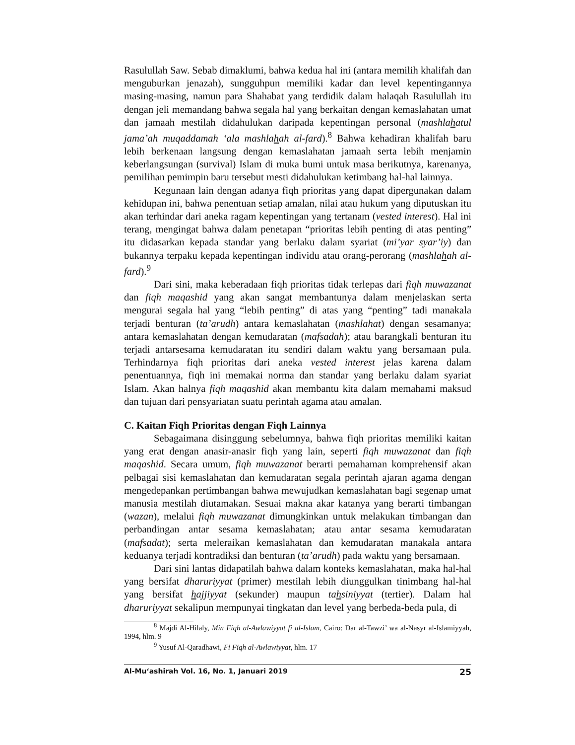Rasulullah Saw. Sebab dimaklumi, bahwa kedua hal ini (antara memilih khalifah dan menguburkan jenazah), sungguhpun memiliki kadar dan level kepentingannya masing-masing, namun para Shahabat yang terdidik dalam halaqah Rasulullah itu dengan jeli memandang bahwa segala hal yang berkaitan dengan kemaslahatan umat dan jamaah mestilah didahulukan daripada kepentingan personal (mashlahatul jama’ah muqaddamah ‘ala mashlahah al-fard).<sup>8</sup> Bahwa kehadiran khalifah baru lebih berkenaan langsung dengan kemaslahatan jamaah serta lebih menjamin keberlangsungan (survival) Islam di muka bumi untuk masa berikutnya, karenanya, pemilihan pemimpin baru tersebut mesti didahulukan ketimbang hal-hal lainnya.
Kegunaan lain dengan adanya fiqh prioritas yang dapat dipergunakan dalam kehidupan ini, bahwa penentuan setiap amalan, nilai atau hukum yang diputuskan itu akan terhindar dari aneka ragam kepentingan yang tertanam (vested interest). Hal ini terang, mengingat bahwa dalam penetapan “prioritas lebih penting di atas penting” itu didasarkan kepada standar yang berlaku dalam syariat (mi’yar syar’iy) dan bukannya terpaku kepada kepentingan individu atau orang-perorang (mashlahah al-fard).<sup>9</sup>
Dari sini, maka keberadaan fiqh prioritas tidak terlepas dari fiqh muwazanat dan fiqh maqashid yang akan sangat membantunya dalam menjelaskan serta mengurai segala hal yang “lebih penting” di atas yang “penting” tadi manakala terjadi benturan (ta’arudh) antara kemaslahatan (mashlahat) dengan sesamanya; antara kemaslahatan dengan kemudaratan (mafsadah); atau barangkali benturan itu terjadi antarsesama kemudaratan itu sendiri dalam waktu yang bersamaan pula. Terhindarnya fiqh prioritas dari aneka vested interest jelas karena dalam penentuannya, fiqh ini memakai norma dan standar yang berlaku dalam syariat Islam. Akan halnya fiqh maqashid akan membantu kita dalam memahami maksud dan tujuan dari pensyariatan suatu perintah agama atau amalan.
C. Kaitan Fiqh Prioritas dengan Fiqh Lainnya
Sebagaimana disinggung sebelumnya, bahwa fiqh prioritas memiliki kaitan yang erat dengan anasir-anasir fiqh yang lain, seperti fiqh muwazanat dan fiqh maqashid. Secara umum, fiqh muwazanat berarti pemahaman komprehensif akan pelbagai sisi kemaslahatan dan kemudaratan segala perintah ajaran agama dengan mengedepankan pertimbangan bahwa mewujudkan kemaslahatan bagi segenap umat manusia mestilah diutamakan. Sesuai makna akar katanya yang berarti timbangan (wazan), melalui fiqh muwazanat dimungkinkan untuk melakukan timbangan dan perbandingan antar sesama kemaslahatan; atau antar sesama kemudaratan (mafsadat); serta meleraikan kemaslahatan dan kemudaratan manakala antara keduanya terjadi kontradiksi dan benturan (ta’arudh) pada waktu yang bersamaan.
Dari sini lantas didapatilah bahwa dalam konteks kemaslahatan, maka hal-hal yang bersifat dharuriyyat (primer) mestilah lebih diunggulkan tinimbang hal-hal yang bersifat hajjiyyat (sekunder) maupun tahsiniyyat (tertier). Dalam hal dharuriyyat sekalipun mempunyai tingkatan dan level yang berbeda-beda pula, di
<sup>8</sup> Majdi Al-Hilaly, Min Fiqh al-Awlawiyyat fi al-Islam, Cairo: Dar al-Tawzi’ wa al-Nasyr al-Islamiyyah, 1994, hlm. 9
<sup>9</sup> Yusuf Al-Qaradhawi, Fi Fiqh al-Awlawiyyat, hlm. 17
Al-Mu‘ashirah Vol. 16, No. 1, Januari 2019 25